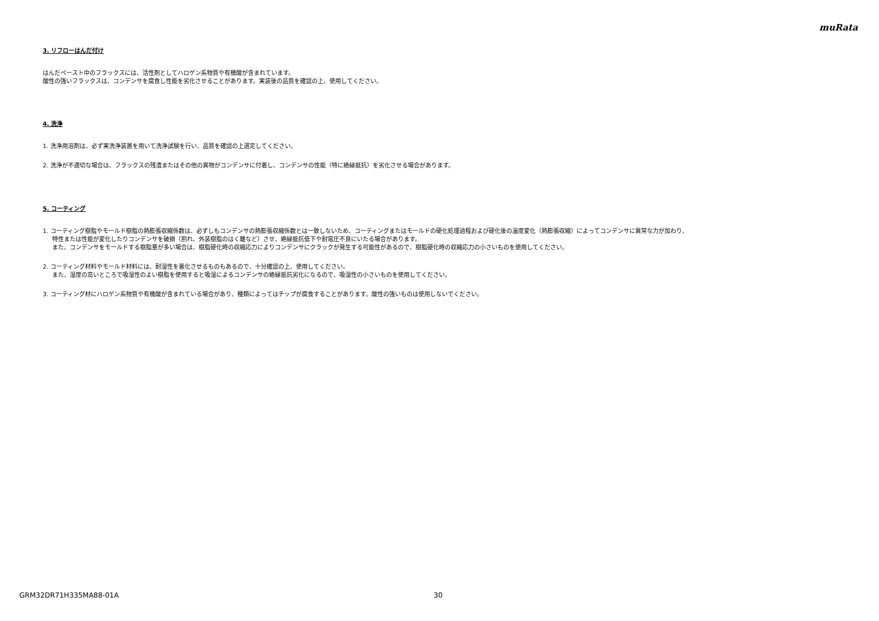muRata
3. リフローはんだ付け
はんだペースト中のフラックスには、活性剤としてハロゲン系物質や有機酸が含まれています。
酸性の強いフラックスは、コンデンサを腐食し性能を劣化させることがあります。実装後の品質を確認の上、使用してください。
4. 洗浄
1. 洗浄用溶剤は、必ず実洗浄装置を用いて洗浄試験を行い、品質を確認の上選定してください。
2. 洗浄が不適切な場合は、フラックスの残渣またはその他の異物がコンデンサに付着し、コンデンサの性能（特に絶縁抵抗）を劣化させる場合があります。
5. コーティング
1. コーティング樹脂やモールド樹脂の熱膨張収縮係数は、必ずしもコンデンサの熱膨張収縮係数とは一致しないため、コーティングまたはモールドの硬化処理過程および硬化後の温度変化（熱膨張収縮）によってコンデンサに異常な力が加わり、
特性または性能が変化したりコンデンサを破損（割れ、外装樹脂のはく離など）させ、絶縁抵抗低下や耐電圧不良にいたる場合があります。
また、コンデンサをモールドする樹脂量が多い場合は、樹脂硬化時の収縮応力によりコンデンサにクラックが発生する可能性があるので、樹脂硬化時の収縮応力の小さいものを使用してください。
2. コーティング材料やモールド材料には、耐湿性を悪化させるものもあるので、十分確認の上、使用してください。
また、湿度の高いところで吸湿性のよい樹脂を使用すると吸湿によるコンデンサの絶縁抵抗劣化になるので、吸湿性の小さいものを使用してください。
3. コーティング材にハロゲン系物質や有機酸が含まれている場合があり、種類によってはチップが腐食することがあります。酸性の強いものは使用しないでください。
GRM32DR71H335MA88-01A 30